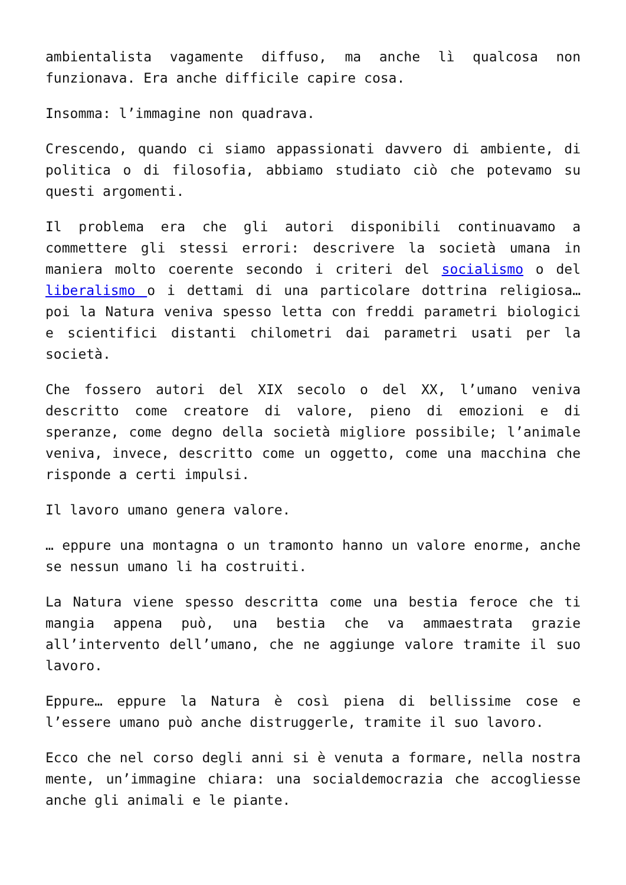ambientalista vagamente diffuso, ma anche lì qualcosa non funzionava. Era anche difficile capire cosa.
Insomma: l’immagine non quadrava.
Crescendo, quando ci siamo appassionati davvero di ambiente, di politica o di filosofia, abbiamo studiato ciò che potevamo su questi argomenti.
Il problema era che gli autori disponibili continuavamo a commettere gli stessi errori: descrivere la società umana in maniera molto coerente secondo i criteri del socialismo o del liberalismo o i dettami di una particolare dottrina religiosa… poi la Natura veniva spesso letta con freddi parametri biologici e scientifici distanti chilometri dai parametri usati per la società.
Che fossero autori del XIX secolo o del XX, l’umano veniva descritto come creatore di valore, pieno di emozioni e di speranze, come degno della società migliore possibile; l’animale veniva, invece, descritto come un oggetto, come una macchina che risponde a certi impulsi.
Il lavoro umano genera valore.
… eppure una montagna o un tramonto hanno un valore enorme, anche se nessun umano li ha costruiti.
La Natura viene spesso descritta come una bestia feroce che ti mangia appena può, una bestia che va ammaestrata grazie all’intervento dell’umano, che ne aggiunge valore tramite il suo lavoro.
Eppure… eppure la Natura è così piena di bellissime cose e l’essere umano può anche distruggerle, tramite il suo lavoro.
Ecco che nel corso degli anni si è venuta a formare, nella nostra mente, un’immagine chiara: una socialdemocrazia che accogliesse anche gli animali e le piante.